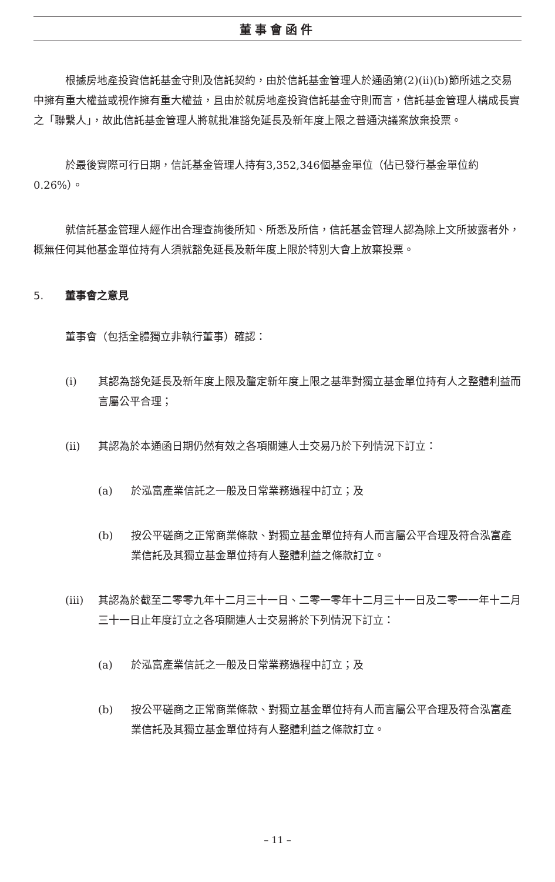董事會函件
根據房地產投資信託基金守則及信託契約，由於信託基金管理人於通函第(2)(ii)(b)節所述之交易中擁有重大權益或視作擁有重大權益，且由於就房地產投資信託基金守則而言，信託基金管理人構成長實之「聯繫人」，故此信託基金管理人將就批准豁免延長及新年度上限之普通決議案放棄投票。
於最後實際可行日期，信託基金管理人持有3,352,346個基金單位（佔已發行基金單位約0.26%）。
就信託基金管理人經作出合理查詢後所知、所悉及所信，信託基金管理人認為除上文所披露者外，概無任何其他基金單位持有人須就豁免延長及新年度上限於特別大會上放棄投票。
5. 董事會之意見
董事會（包括全體獨立非執行董事）確認：
(i) 其認為豁免延長及新年度上限及釐定新年度上限之基準對獨立基金單位持有人之整體利益而言屬公平合理；
(ii) 其認為於本通函日期仍然有效之各項關連人士交易乃於下列情況下訂立：
(a) 於泓富產業信託之一般及日常業務過程中訂立；及
(b) 按公平磋商之正常商業條款、對獨立基金單位持有人而言屬公平合理及符合泓富產業信託及其獨立基金單位持有人整體利益之條款訂立。
(iii) 其認為於截至二零零九年十二月三十一日、二零一零年十二月三十一日及二零一一年十二月三十一日止年度訂立之各項關連人士交易將於下列情況下訂立：
(a) 於泓富產業信託之一般及日常業務過程中訂立；及
(b) 按公平磋商之正常商業條款、對獨立基金單位持有人而言屬公平合理及符合泓富產業信託及其獨立基金單位持有人整體利益之條款訂立。
– 11 –